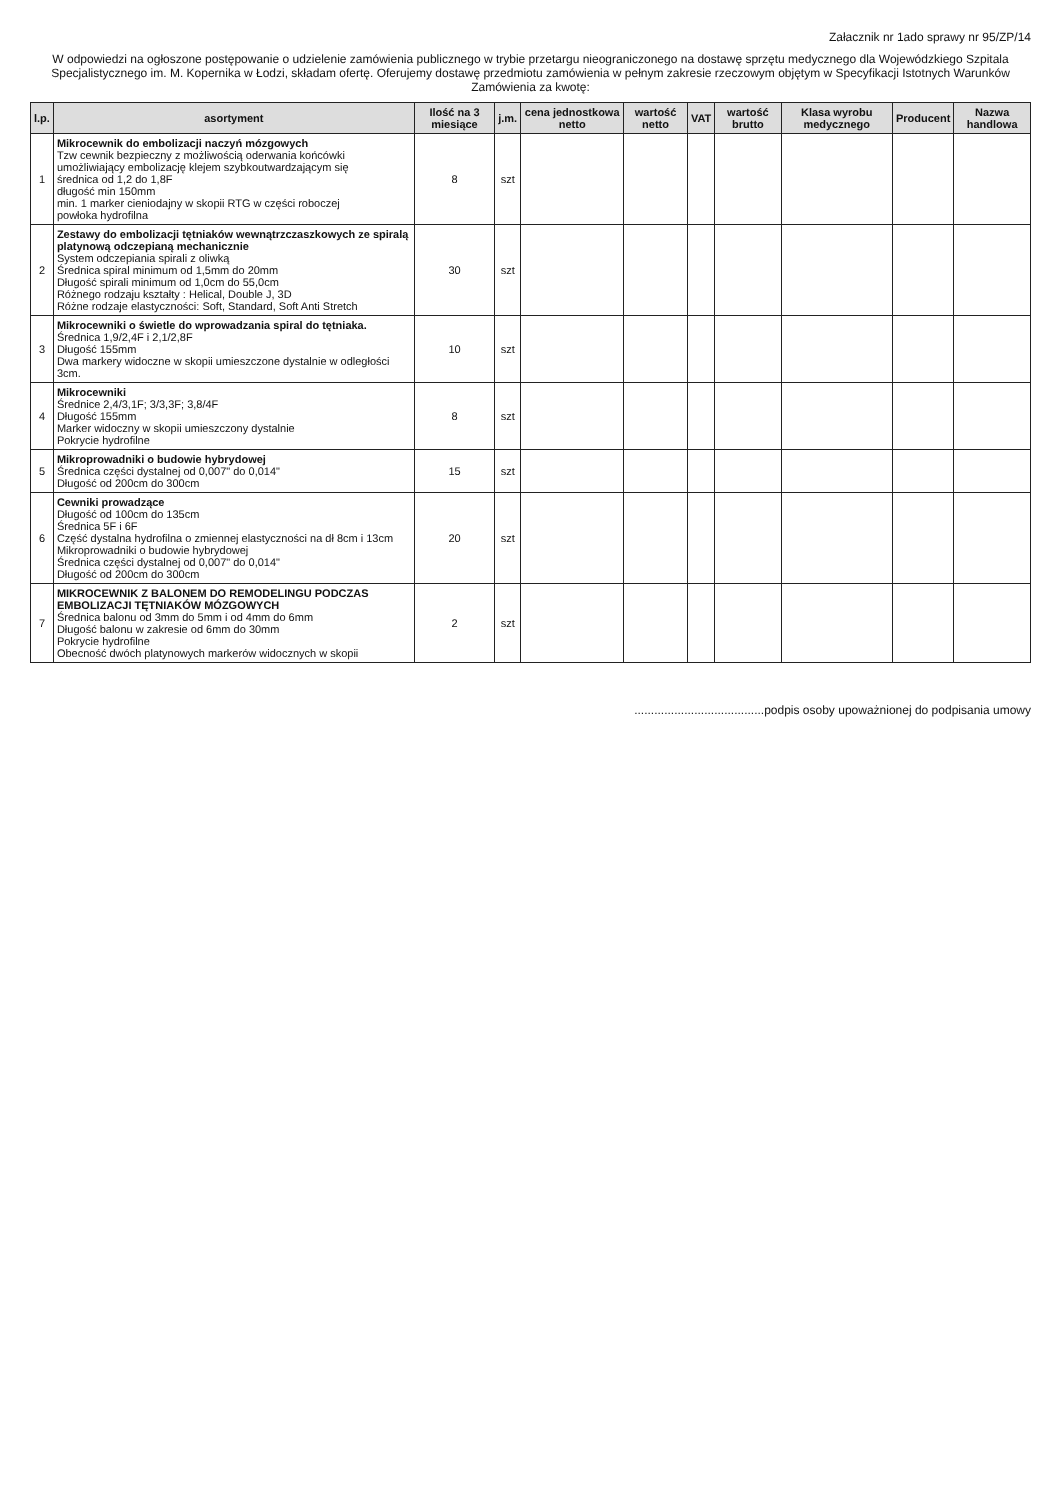Załacznik nr 1ado sprawy nr 95/ZP/14
W odpowiedzi na ogłoszone postępowanie o udzielenie zamówienia publicznego w trybie przetargu nieograniczonego na dostawę sprzętu medycznego dla Wojewódzkiego Szpitala Specjalistycznego im. M. Kopernika w Łodzi, składam ofertę. Oferujemy dostawę przedmiotu zamówienia w pełnym zakresie rzeczowym objętym w Specyfikacji Istotnych Warunków Zamówienia za kwotę:
| l.p. | asortyment | Ilość na 3 miesiące | j.m. | cena jednostkowa netto | wartość netto | VAT | wartość brutto | Klasa wyrobu medycznego | Producent | Nazwa handlowa |
| --- | --- | --- | --- | --- | --- | --- | --- | --- | --- | --- |
| 1 | Mikrocewnik do embolizacji naczyń mózgowych Tzw cewnik bezpieczny z możliwością oderwania końcówki umożliwiający embolizację klejem szybkoutwardzającym się średnica od 1,2 do 1,8F długość min 150mm min. 1 marker cieniodajny w skopii RTG w części roboczej powłoka hydrofilna | 8 | szt | | | | | | | |
| 2 | Zestawy do embolizacji tętniaków wewnątrzczaszkowych ze spiralą platynową odczepianą mechanicznie System odczepiania spirali z oliwką Średnica spiral minimum od 1,5mm do 20mm Długość spirali minimum od 1,0cm do 55,0cm Różnego rodzaju kształty : Helical, Double J, 3D Różne rodzaje elastyczności: Soft, Standard, Soft Anti Stretch | 30 | szt | | | | | | | |
| 3 | Mikrocewniki o świetle do wprowadzania spiral do tętniaka. Średnica 1,9/2,4F i 2,1/2,8F Długość 155mm Dwa markery widoczne w skopii umieszczone dystalnie w odległości 3cm. | 10 | szt | | | | | | | |
| 4 | Mikrocewniki Średnice 2,4/3,1F; 3/3,3F; 3,8/4F Długość 155mm Marker widoczny w skopii umieszczony dystalnie Pokrycie hydrofilne | 8 | szt | | | | | | | |
| 5 | Mikroprowadniki o budowie hybrydowej Średnica części dystalnej od 0,007" do 0,014" Długość od 200cm do 300cm | 15 | szt | | | | | | | |
| 6 | Cewniki prowadzące Długość od 100cm do 135cm Średnica 5F i 6F Część dystalna hydrofilna o zmiennej elastyczności na dł 8cm i 13cm Mikroprowadniki o budowie hybrydowej Średnica części dystalnej od 0,007" do 0,014" Długość od 200cm do 300cm | 20 | szt | | | | | | | |
| 7 | MIKROCEWNIK Z BALONEM DO REMODELINGU PODCZAS EMBOLIZACJI TĘTNIAKÓW MÓZGOWYCH Średnica balonu od 3mm do 5mm i od 4mm do 6mm Długość balonu w zakresie od 6mm do 30mm Pokrycie hydrofilne Obecność dwóch platynowych markerów widocznych w skopii | 2 | szt | | | | | | | |
.......................................podpis osoby upoważnionej do podpisania umowy